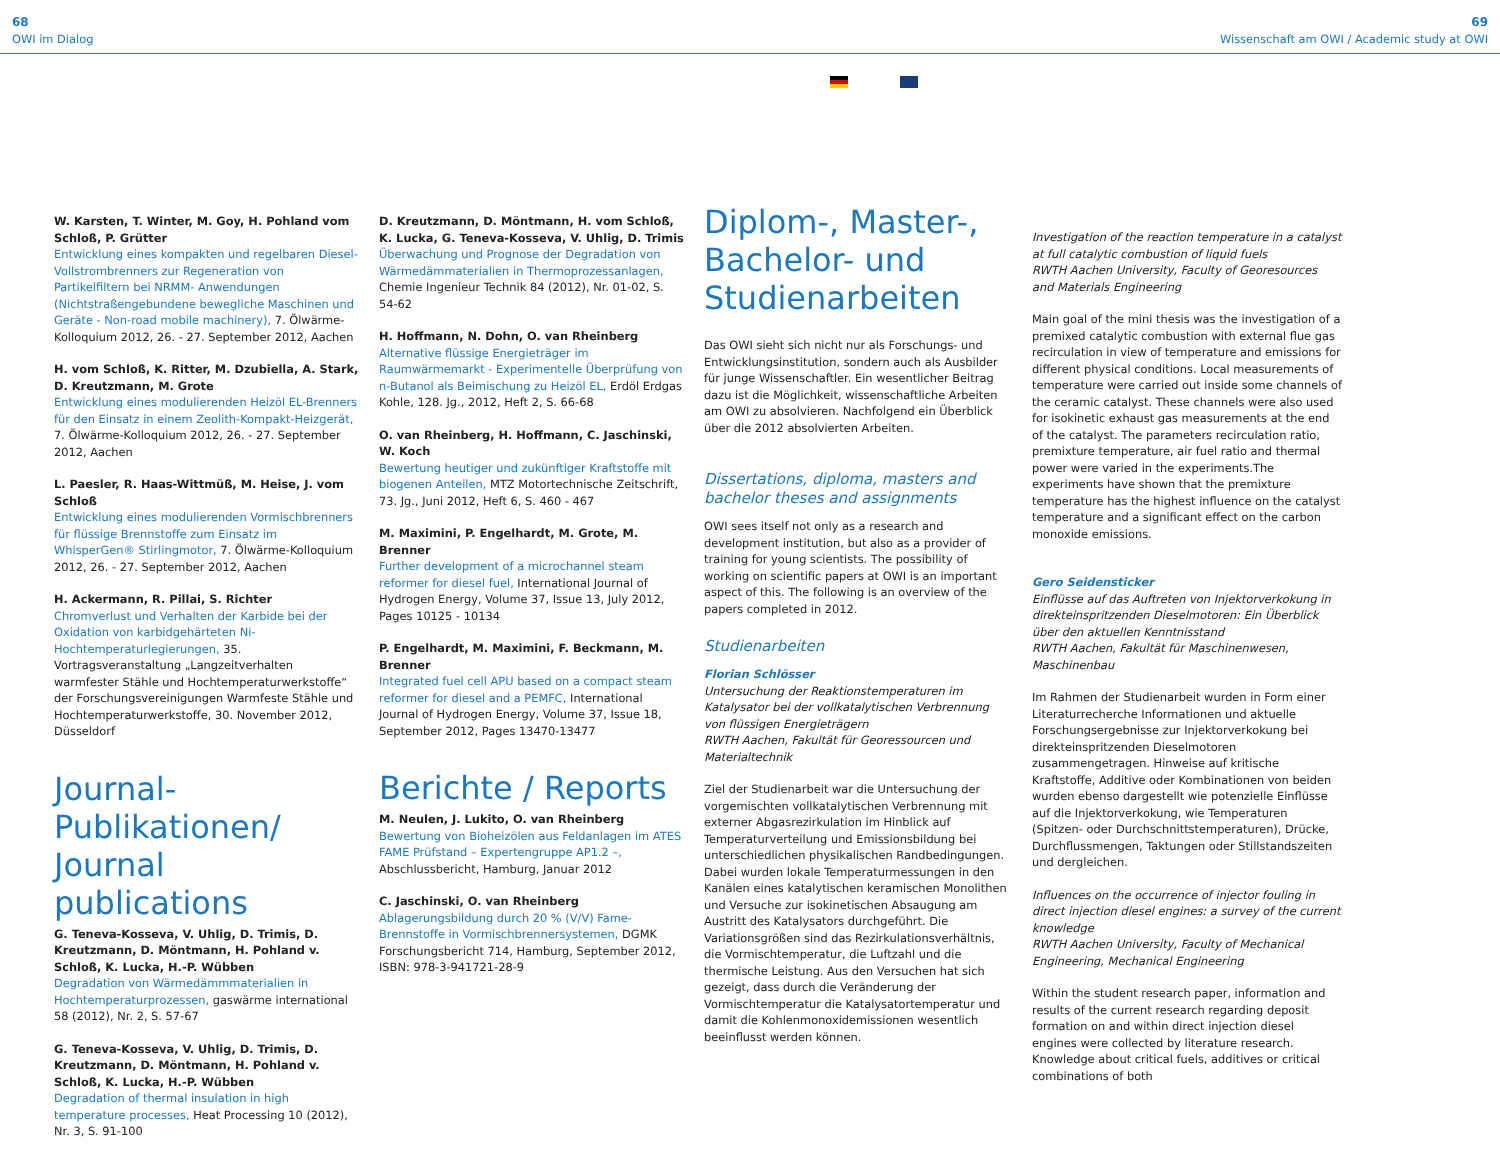68
OWI im Dialog
69
Wissenschaft am OWI / Academic study at OWI
W. Karsten, T. Winter, M. Goy, H. Pohland vom Schloß, P. Grütter
Entwicklung eines kompakten und regelbaren Diesel-Vollstrombrenners zur Regeneration von Partikelfiltern bei NRMM- Anwendungen (Nichtstraßengebundene bewegliche Maschinen und Geräte - Non-road mobile machinery), 7. Ölwärme-Kolloquium 2012, 26. - 27. September 2012, Aachen
H. vom Schloß, K. Ritter, M. Dzubiella, A. Stark, D. Kreutzmann, M. Grote
Entwicklung eines modulierenden Heizöl EL-Brenners für den Einsatz in einem Zeolith-Kompakt-Heizgerät, 7. Ölwärme-Kolloquium 2012, 26. - 27. September 2012, Aachen
L. Paesler, R. Haas-Wittmüß, M. Heise, J. vom Schloß
Entwicklung eines modulierenden Vormischbrenners für flüssige Brennstoffe zum Einsatz im WhisperGen® Stirlingmotor, 7. Ölwärme-Kolloquium 2012, 26. - 27. September 2012, Aachen
H. Ackermann, R. Pillai, S. Richter
Chromverlust und Verhalten der Karbide bei der Oxidation von karbidgehärteten Ni-Hochtemperaturlegierungen, 35. Vortragsveranstaltung „Langzeitverhalten warmfester Stähle und Hochtemperaturwerkstoffe“ der Forschungsvereinigungen Warmfeste Stähle und Hochtemperaturwerkstoffe, 30. November 2012, Düsseldorf
Journal-Publikationen/ Journal publications
G. Teneva-Kosseva, V. Uhlig, D. Trimis, D. Kreutzmann, D. Möntmann, H. Pohland v. Schloß, K. Lucka, H.-P. Wübben
Degradation von Wärmedämmmaterialien in Hochtemperaturprozessen, gaswärme international 58 (2012), Nr. 2, S. 57-67
G. Teneva-Kosseva, V. Uhlig, D. Trimis, D. Kreutzmann, D. Möntmann, H. Pohland v. Schloß, K. Lucka, H.-P. Wübben
Degradation of thermal insulation in high temperature processes, Heat Processing 10 (2012), Nr. 3, S. 91-100
D. Kreutzmann, D. Möntmann, H. vom Schloß, K. Lucka, G. Teneva-Kosseva, V. Uhlig, D. Trimis
Überwachung und Prognose der Degradation von Wärmedämmaterialien in Thermoprozessanlagen, Chemie Ingenieur Technik 84 (2012), Nr. 01-02, S. 54-62
H. Hoffmann, N. Dohn, O. van Rheinberg
Alternative flüssige Energieträger im Raumwärmemarkt - Experimentelle Überprüfung von n-Butanol als Beimischung zu Heizöl EL, Erdöl Erdgas Kohle, 128. Jg., 2012, Heft 2, S. 66-68
O. van Rheinberg, H. Hoffmann, C. Jaschinski, W. Koch
Bewertung heutiger und zukünftiger Kraftstoffe mit biogenen Anteilen, MTZ Motortechnische Zeitschrift, 73. Jg., Juni 2012, Heft 6, S. 460 - 467
M. Maximini, P. Engelhardt, M. Grote, M. Brenner
Further development of a microchannel steam reformer for diesel fuel, International Journal of Hydrogen Energy, Volume 37, Issue 13, July 2012, Pages 10125 - 10134
P. Engelhardt, M. Maximini, F. Beckmann, M. Brenner
Integrated fuel cell APU based on a compact steam reformer for diesel and a PEMFC, International Journal of Hydrogen Energy, Volume 37, Issue 18, September 2012, Pages 13470-13477
Berichte / Reports
M. Neulen, J. Lukito, O. van Rheinberg
Bewertung von Bioheizölen aus Feldanlagen im ATES FAME Prüfstand – Expertengruppe AP1.2 –, Abschlussbericht, Hamburg, Januar 2012
C. Jaschinski, O. van Rheinberg
Ablagerungsbildung durch 20 % (V/V) Fame-Brennstoffe in Vormischbrennersystemen, DGMK Forschungsbericht 714, Hamburg, September 2012, ISBN: 978-3-941721-28-9
Diplom-, Master-, Bachelor- und Studienarbeiten
Das OWI sieht sich nicht nur als Forschungs- und Entwicklungsinstitution, sondern auch als Ausbilder für junge Wissenschaftler. Ein wesentlicher Beitrag dazu ist die Möglichkeit, wissenschaftliche Arbeiten am OWI zu absolvieren. Nachfolgend ein Überblick über die 2012 absolvierten Arbeiten.
Dissertations, diploma, masters and bachelor theses and assignments
OWI sees itself not only as a research and development institution, but also as a provider of training for young scientists. The possibility of working on scientific papers at OWI is an important aspect of this. The following is an overview of the papers completed in 2012.
Studienarbeiten
Florian Schlösser
Untersuchung der Reaktionstemperaturen im Katalysator bei der vollkatalytischen Verbrennung von flüssigen Energieträgern
RWTH Aachen, Fakultät für Georessourcen und Materialtechnik
Ziel der Studienarbeit war die Untersuchung der vorgemischten vollkatalytischen Verbrennung mit externer Abgasrezirkulation im Hinblick auf Temperaturverteilung und Emissionsbildung bei unterschiedlichen physikalischen Randbedingungen. Dabei wurden lokale Temperaturmessungen in den Kanälen eines katalytischen keramischen Monolithen und Versuche zur isokinetischen Absaugung am Austritt des Katalysators durchgeführt. Die Variationsgrößen sind das Rezirkulationsverhältnis, die Vormischtemperatur, die Luftzahl und die thermische Leistung. Aus den Versuchen hat sich gezeigt, dass durch die Veränderung der Vormischtemperatur die Katalysatortemperatur und damit die Kohlenmonoxidemissionen wesentlich beeinflusst werden können.
Investigation of the reaction temperature in a catalyst at full catalytic combustion of liquid fuels
RWTH Aachen University, Faculty of Georesources and Materials Engineering
Main goal of the mini thesis was the investigation of a premixed catalytic combustion with external flue gas recirculation in view of temperature and emissions for different physical conditions. Local measurements of temperature were carried out inside some channels of the ceramic catalyst. These channels were also used for isokinetic exhaust gas measurements at the end of the catalyst. The parameters recirculation ratio, premixture temperature, air fuel ratio and thermal power were varied in the experiments.The experiments have shown that the premixture temperature has the highest influence on the catalyst temperature and a significant effect on the carbon monoxide emissions.
Gero Seidensticker
Einflüsse auf das Auftreten von Injektorverkokung in direkteinspritzenden Dieselmotoren: Ein Überblick über den aktuellen Kenntnisstand
RWTH Aachen, Fakultät für Maschinenwesen, Maschinenbau
Im Rahmen der Studienarbeit wurden in Form einer Literaturrecherche Informationen und aktuelle Forschungsergebnisse zur Injektorverkokung bei direkteinspritzenden Dieselmotoren zusammengetragen. Hinweise auf kritische Kraftstoffe, Additive oder Kombinationen von beiden wurden ebenso dargestellt wie potenzielle Einflüsse auf die Injektorverkokung, wie Temperaturen (Spitzen- oder Durchschnittstemperaturen), Drücke, Durchflussmengen, Taktungen oder Stillstandszeiten und dergleichen.
Influences on the occurrence of injector fouling in direct injection diesel engines: a survey of the current knowledge
RWTH Aachen University, Faculty of Mechanical Engineering, Mechanical Engineering
Within the student research paper, information and results of the current research regarding deposit formation on and within direct injection diesel engines were collected by literature research. Knowledge about critical fuels, additives or critical combinations of both